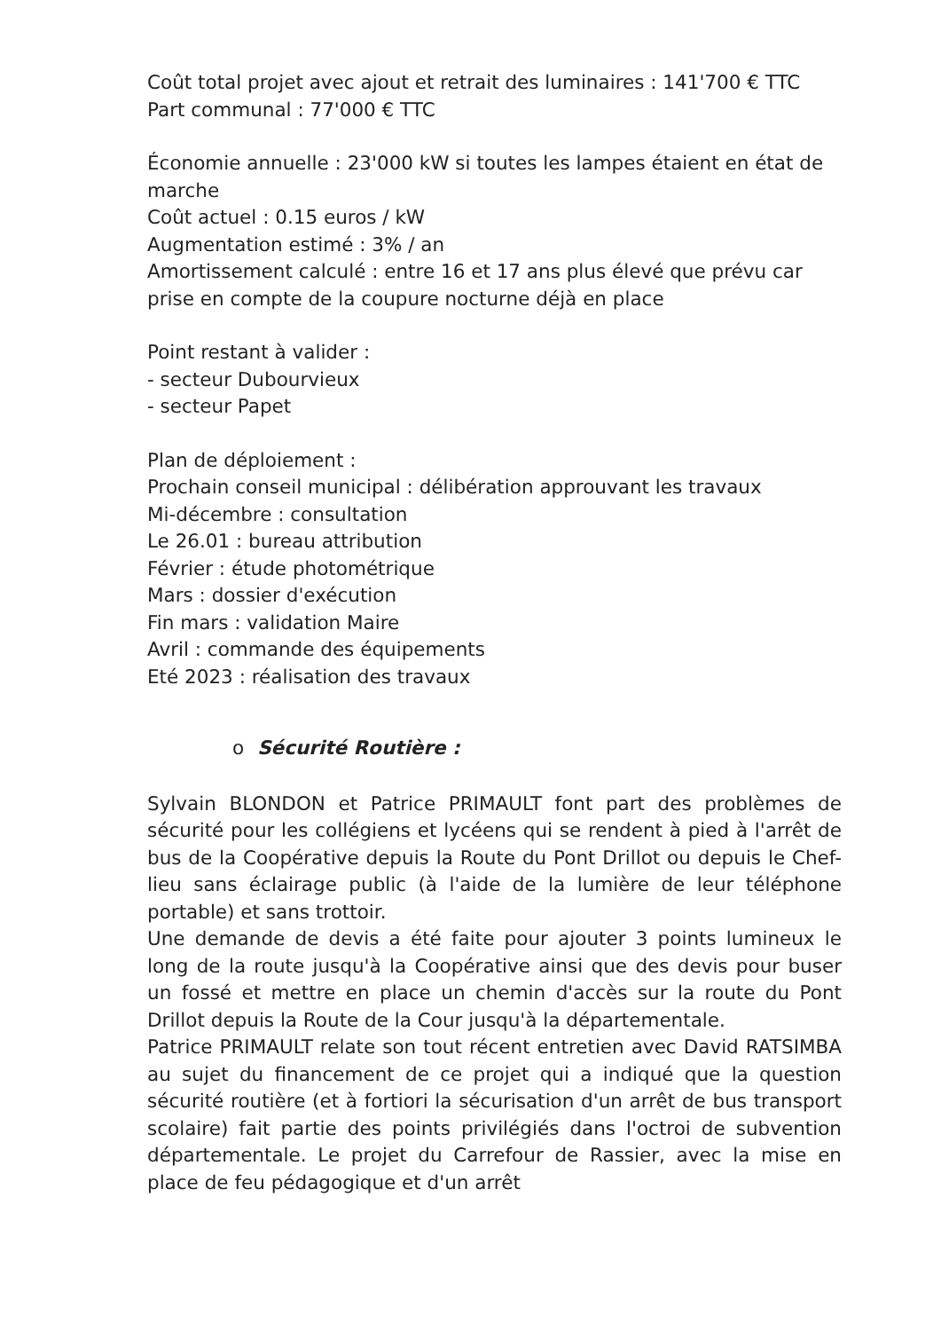Coût total projet avec ajout et retrait des luminaires : 141'700 € TTC
Part communal : 77'000 € TTC
Économie annuelle : 23'000 kW si toutes les lampes étaient en état de marche
Coût actuel : 0.15 euros / kW
Augmentation estimé : 3% / an
Amortissement calculé : entre 16 et 17 ans plus élevé que prévu car prise en compte de la coupure nocturne déjà en place
Point restant à valider :
- secteur Dubourvieux
- secteur Papet
Plan de déploiement :
Prochain conseil municipal : délibération approuvant les travaux
Mi-décembre : consultation
Le 26.01 : bureau attribution
Février : étude photométrique
Mars : dossier d'exécution
Fin mars : validation Maire
Avril : commande des équipements
Eté 2023 : réalisation des travaux
o Sécurité Routière :
Sylvain BLONDON et Patrice PRIMAULT font part des problèmes de sécurité pour les collégiens et lycéens qui se rendent à pied à l'arrêt de bus de la Coopérative depuis la Route du Pont Drillot ou depuis le Chef-lieu sans éclairage public (à l'aide de la lumière de leur téléphone portable) et sans trottoir.
Une demande de devis a été faite pour ajouter 3 points lumineux le long de la route jusqu'à la Coopérative ainsi que des devis pour buser un fossé et mettre en place un chemin d'accès sur la route du Pont Drillot depuis la Route de la Cour jusqu'à la départementale.
Patrice PRIMAULT relate son tout récent entretien avec David RATSIMBA au sujet du financement de ce projet qui a indiqué que la question sécurité routière (et à fortiori la sécurisation d'un arrêt de bus transport scolaire) fait partie des points privilégiés dans l'octroi de subvention départementale. Le projet du Carrefour de Rassier, avec la mise en place de feu pédagogique et d'un arrêt